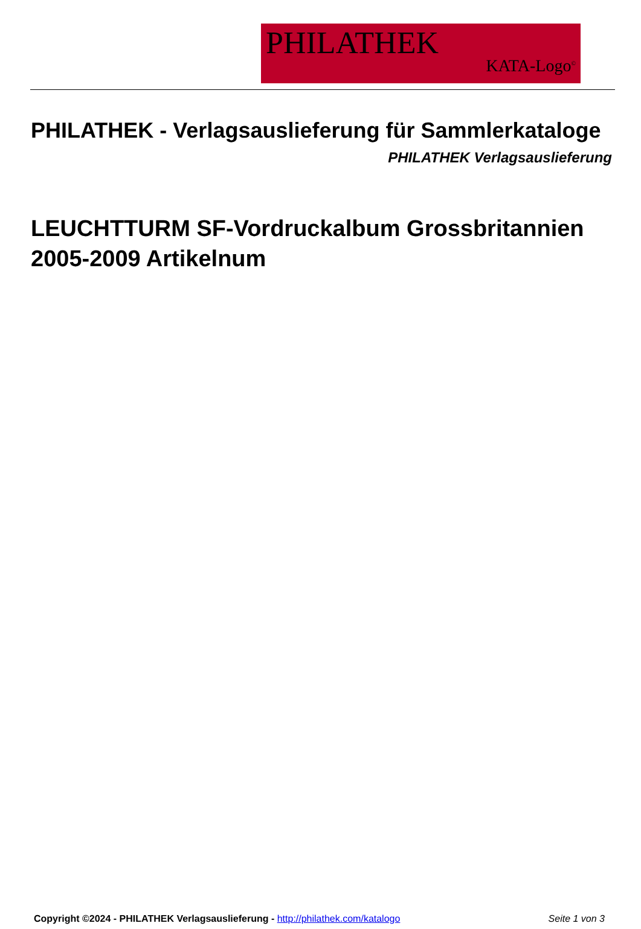PHILATHEK
KATA-Logo<sup>©</sup>
PHILATHEK - Verlagsauslieferung für Sammlerkataloge
PHILATHEK Verlagsauslieferung
LEUCHTTURM SF-Vordruckalbum Grossbritannien 2005-2009 Artikelnum
Copyright ©2024 - PHILATHEK Verlagsauslieferung - http://philathek.com/katalogo Seite 1 von 3